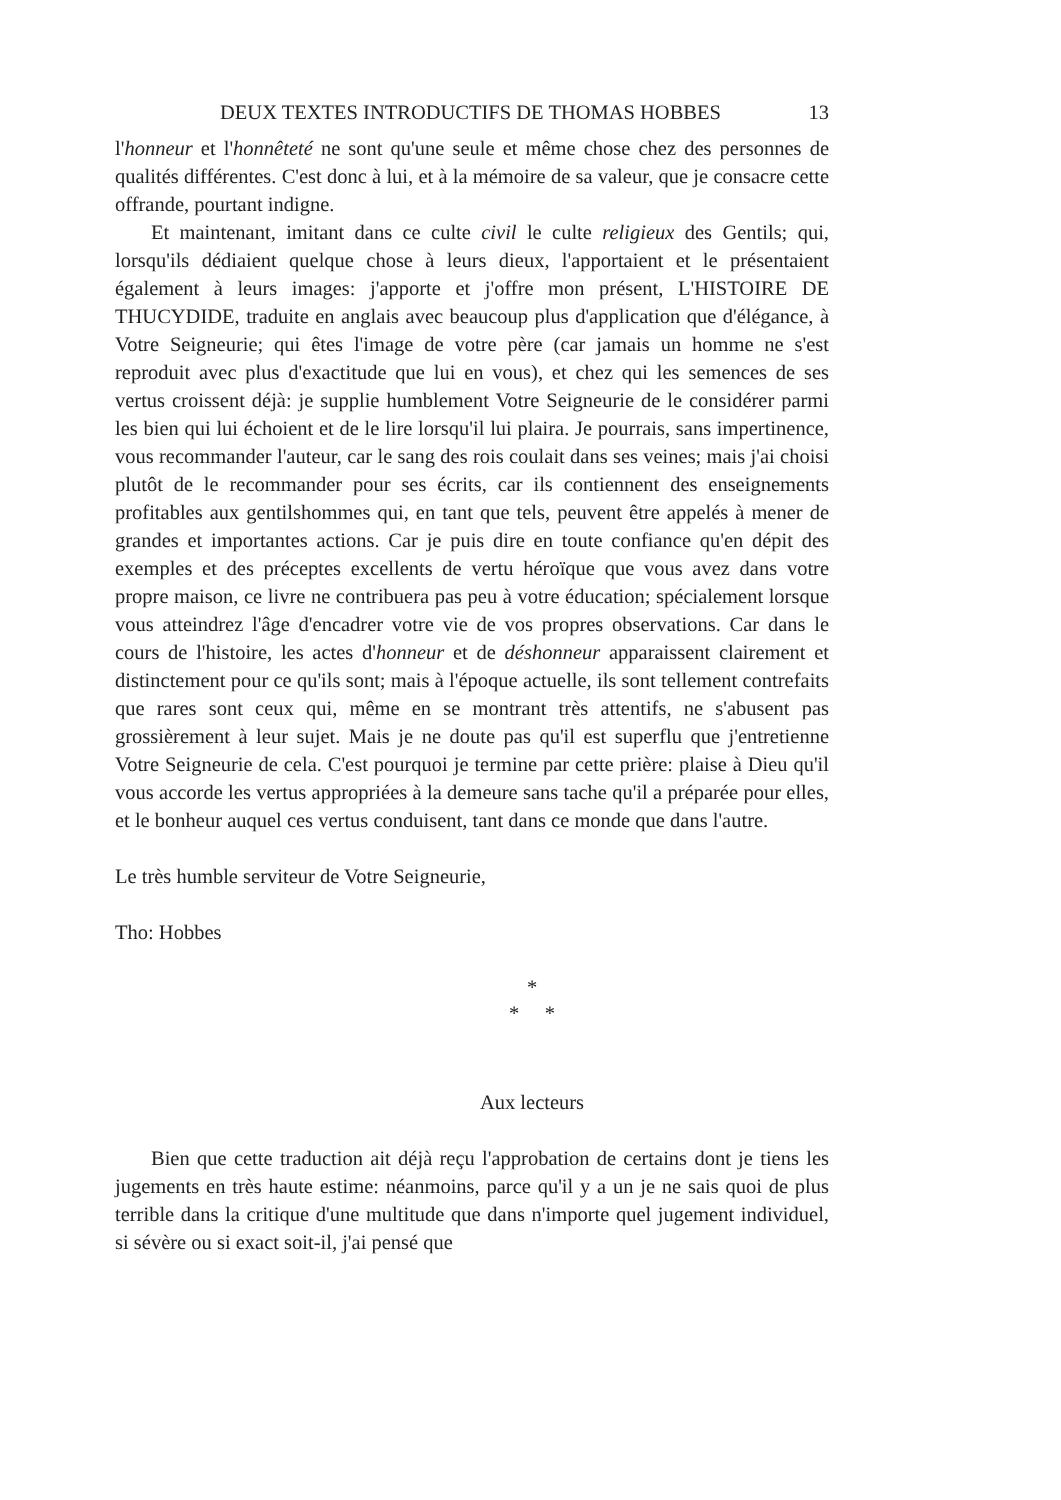DEUX TEXTES INTRODUCTIFS DE THOMAS HOBBES 13
l'honneur et l'honnêteté ne sont qu'une seule et même chose chez des personnes de qualités différentes. C'est donc à lui, et à la mémoire de sa valeur, que je consacre cette offrande, pourtant indigne.
Et maintenant, imitant dans ce culte civil le culte religieux des Gentils; qui, lorsqu'ils dédiaient quelque chose à leurs dieux, l'apportaient et le présentaient également à leurs images: j'apporte et j'offre mon présent, L'HISTOIRE DE THUCYDIDE, traduite en anglais avec beaucoup plus d'application que d'élégance, à Votre Seigneurie; qui êtes l'image de votre père (car jamais un homme ne s'est reproduit avec plus d'exactitude que lui en vous), et chez qui les semences de ses vertus croissent déjà: je supplie humblement Votre Seigneurie de le considérer parmi les bien qui lui échoient et de le lire lorsqu'il lui plaira. Je pourrais, sans impertinence, vous recommander l'auteur, car le sang des rois coulait dans ses veines; mais j'ai choisi plutôt de le recommander pour ses écrits, car ils contiennent des enseignements profitables aux gentilshommes qui, en tant que tels, peuvent être appelés à mener de grandes et importantes actions. Car je puis dire en toute confiance qu'en dépit des exemples et des préceptes excellents de vertu héroïque que vous avez dans votre propre maison, ce livre ne contribuera pas peu à votre éducation; spécialement lorsque vous atteindrez l'âge d'encadrer votre vie de vos propres observations. Car dans le cours de l'histoire, les actes d'honneur et de déshonneur apparaissent clairement et distinctement pour ce qu'ils sont; mais à l'époque actuelle, ils sont tellement contrefaits que rares sont ceux qui, même en se montrant très attentifs, ne s'abusent pas grossièrement à leur sujet. Mais je ne doute pas qu'il est superflu que j'entretienne Votre Seigneurie de cela. C'est pourquoi je termine par cette prière: plaise à Dieu qu'il vous accorde les vertus appropriées à la demeure sans tache qu'il a préparée pour elles, et le bonheur auquel ces vertus conduisent, tant dans ce monde que dans l'autre.
Le très humble serviteur de Votre Seigneurie,
Tho: Hobbes
*
* *
Aux lecteurs
Bien que cette traduction ait déjà reçu l'approbation de certains dont je tiens les jugements en très haute estime: néanmoins, parce qu'il y a un je ne sais quoi de plus terrible dans la critique d'une multitude que dans n'importe quel jugement individuel, si sévère ou si exact soit-il, j'ai pensé que